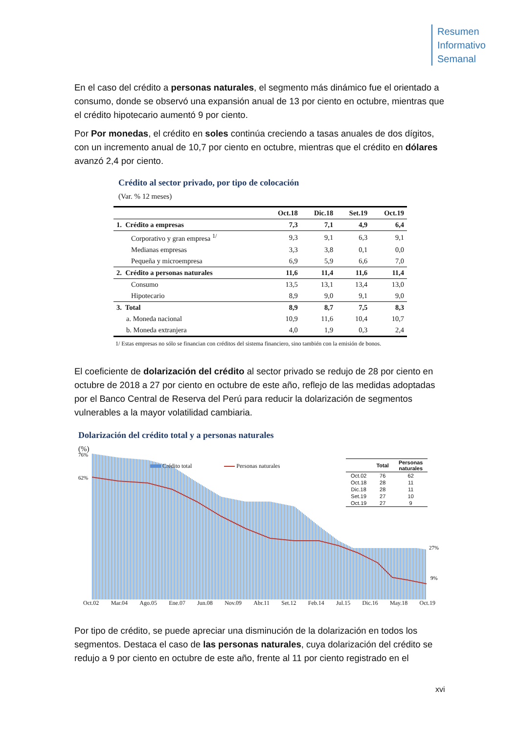Resumen
Informativo
Semanal
En el caso del crédito a personas naturales, el segmento más dinámico fue el orientado a consumo, donde se observó una expansión anual de 13 por ciento en octubre, mientras que el crédito hipotecario aumentó 9 por ciento.
Por Por monedas, el crédito en soles continúa creciendo a tasas anuales de dos dígitos, con un incremento anual de 10,7 por ciento en octubre, mientras que el crédito en dólares avanzó 2,4 por ciento.
Crédito al sector privado, por tipo de colocación
(Var. % 12 meses)
| | Oct.18 | Dic.18 | Set.19 | Oct.19 |
| --- | --- | --- | --- | --- |
| 1. Crédito a empresas | 7,3 | 7,1 | 4,9 | 6,4 |
| Corporativo y gran empresa <sup>1/</sup> | 9,3 | 9,1 | 6,3 | 9,1 |
| Medianas empresas | 3,3 | 3,8 | 0,1 | 0,0 |
| Pequeña y microempresa | 6,9 | 5,9 | 6,6 | 7,0 |
| 2. Crédito a personas naturales | 11,6 | 11,4 | 11,6 | 11,4 |
| Consumo | 13,5 | 13,1 | 13,4 | 13,0 |
| Hipotecario | 8,9 | 9,0 | 9,1 | 9,0 |
| 3. Total | 8,9 | 8,7 | 7,5 | 8,3 |
| a. Moneda nacional | 10,9 | 11,6 | 10,4 | 10,7 |
| b. Moneda extranjera | 4,0 | 1,9 | 0,3 | 2,4 |
1/ Estas empresas no sólo se financian con créditos del sistema financiero, sino también con la emisión de bonos.
El coeficiente de dolarización del crédito al sector privado se redujo de 28 por ciento en octubre de 2018 a 27 por ciento en octubre de este año, reflejo de las medidas adoptadas por el Banco Central de Reserva del Perú para reducir la dolarización de segmentos vulnerables a la mayor volatilidad cambiaria.
Dolarización del crédito total y a personas naturales
(%)
76%
62%
27%
9%
Crédito total Personas naturales
| | Total | Personas naturales |
| --- | --- | --- |
| Oct.02 | 76 | 62 |
| Oct.18 | 28 | 11 |
| Dic.18 | 28 | 11 |
| Set.19 | 27 | 10 |
| Oct.19 | 27 | 9 |
Oct.02 Mar.04 Ago.05 Ene.07 Jun.08 Nov.09 Abr.11 Set.12 Feb.14 Jul.15 Dic.16 May.18 Oct.19
Por tipo de crédito, se puede apreciar una disminución de la dolarización en todos los segmentos. Destaca el caso de las personas naturales, cuya dolarización del crédito se redujo a 9 por ciento en octubre de este año, frente al 11 por ciento registrado en el
xvi